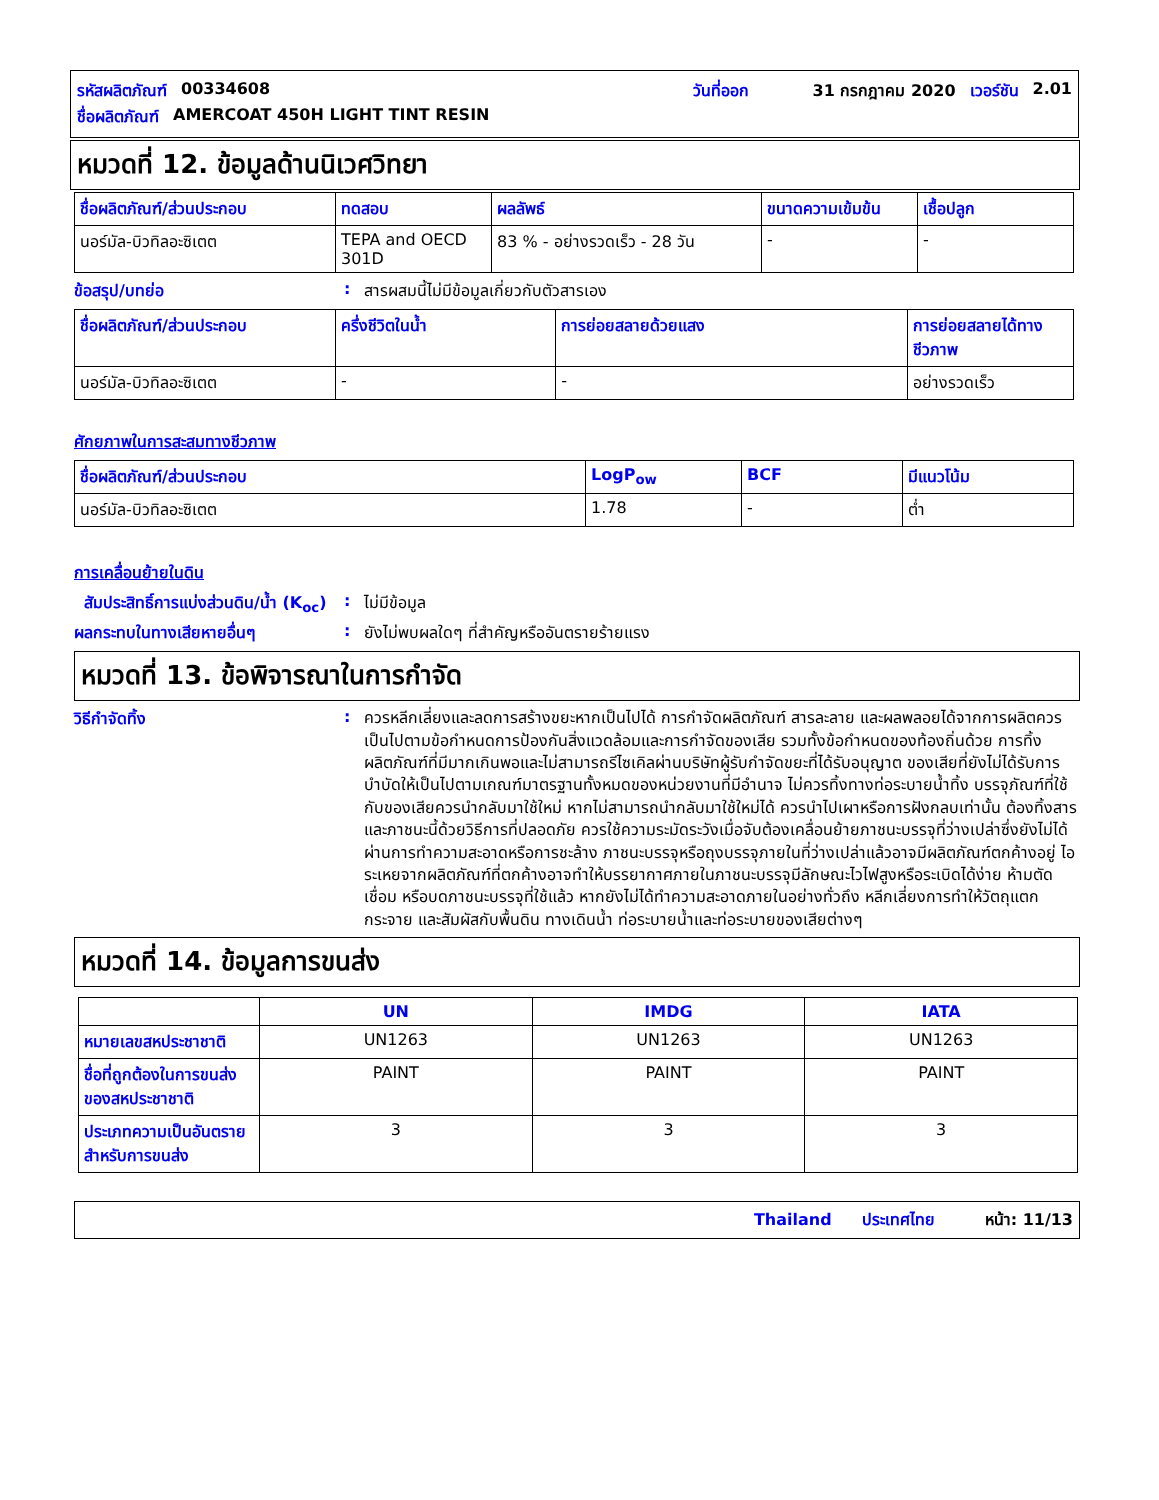รหัสผลิตภัณฑ์ 00334608 วันที่ออก 31 กรกฎาคม 2020 เวอร์ชัน 2.01
ชื่อผลิตภัณฑ์ AMERCOAT 450H LIGHT TINT RESIN
หมวดที่ 12. ข้อมูลด้านนิเวศวิทยา
| ชื่อผลิตภัณฑ์/ส่วนประกอบ | ทดสอบ | ผลลัพธ์ | ขนาดความเข้มข้น | เชื้อปลูก |
| --- | --- | --- | --- | --- |
| นอร์มัล-บิวทิลอะซิเตต | TEPA and OECD 301D | 83 % - อย่างรวดเร็ว - 28 วัน | - | - |
ข้อสรุป/บทย่อ: สารผสมนี้ไม่มีข้อมูลเกี่ยวกับตัวสารเอง
| ชื่อผลิตภัณฑ์/ส่วนประกอบ | ครึ่งชีวิตในน้ำ | การย่อยสลายด้วยแสง | การย่อยสลายได้ทางชีวภาพ |
| --- | --- | --- | --- |
| นอร์มัล-บิวทิลอะซิเตต | - | - | อย่างรวดเร็ว |
ศักยภาพในการสะสมทางชีวภาพ
| ชื่อผลิตภัณฑ์/ส่วนประกอบ | LogP<sub>ow</sub> | BCF | มีแนวโน้ม |
| --- | --- | --- | --- |
| นอร์มัล-บิวทิลอะซิเตต | 1.78 | - | ต่ำ |
การเคลื่อนย้ายในดิน
สัมประสิทธิ์การแบ่งส่วนดิน/น้ำ (K<sub>oc</sub>): ไม่มีข้อมูล
ผลกระทบในทางเสียหายอื่นๆ: ยังไม่พบผลใดๆ ที่สำคัญหรืออันตรายร้ายแรง
หมวดที่ 13. ข้อพิจารณาในการกำจัด
วิธีกำจัดทิ้ง: ควรหลีกเลี่ยงและลดการสร้างขยะหากเป็นไปได้ การกำจัดผลิตภัณฑ์ สารละลาย และผลพลอยได้จากการผลิตควรเป็นไปตามข้อกำหนดการป้องกันสิ่งแวดล้อมและการกำจัดของเสีย รวมทั้งข้อกำหนดของท้องถิ่นด้วย การทิ้งผลิตภัณฑ์ที่มีมากเกินพอและไม่สามารถรีไซเคิลผ่านบริษัทผู้รับกำจัดขยะที่ได้รับอนุญาต ของเสียที่ยังไม่ได้รับการบำบัดให้เป็นไปตามเกณฑ์มาตรฐานทั้งหมดของหน่วยงานที่มีอำนาจ ไม่ควรทิ้งทางท่อระบายน้ำทิ้ง บรรจุภัณฑ์ที่ใช้กับของเสียควรนำกลับมาใช้ใหม่ หากไม่สามารถนำกลับมาใช้ใหม่ได้ ควรนำไปเผาหรือการฝังกลบเท่านั้น ต้องทิ้งสารและภาชนะนี้ด้วยวิธีการที่ปลอดภัย ควรใช้ความระมัดระวังเมื่อจับต้องเคลื่อนย้ายภาชนะบรรจุที่ว่างเปล่าซึ่งยังไม่ได้ผ่านการทำความสะอาดหรือการชะล้าง ภาชนะบรรจุหรือถุงบรรจุภายในที่ว่างเปล่าแล้วอาจมีผลิตภัณฑ์ตกค้างอยู่ ไอระเหยจากผลิตภัณฑ์ที่ตกค้างอาจทำให้บรรยากาศภายในภาชนะบรรจุมีลักษณะไวไฟสูงหรือระเบิดได้ง่าย ห้ามตัด เชื่อม หรือบดภาชนะบรรจุที่ใช้แล้ว หากยังไม่ได้ทำความสะอาดภายในอย่างทั่วถึง หลีกเลี่ยงการทำให้วัตถุแตกกระจาย และสัมผัสกับพื้นดิน ทางเดินน้ำ ท่อระบายน้ำและท่อระบายของเสียต่างๆ
หมวดที่ 14. ข้อมูลการขนส่ง
| | UN | IMDG | IATA |
| --- | --- | --- | --- |
| หมายเลขสหประชาชาติ | UN1263 | UN1263 | UN1263 |
| ชื่อที่ถูกต้องในการขนส่งของสหประชาชาติ | PAINT | PAINT | PAINT |
| ประเภทความเป็นอันตรายสำหรับการขนส่ง | 3 | 3 | 3 |
Thailand ประเทศไทย หน้า: 11/13